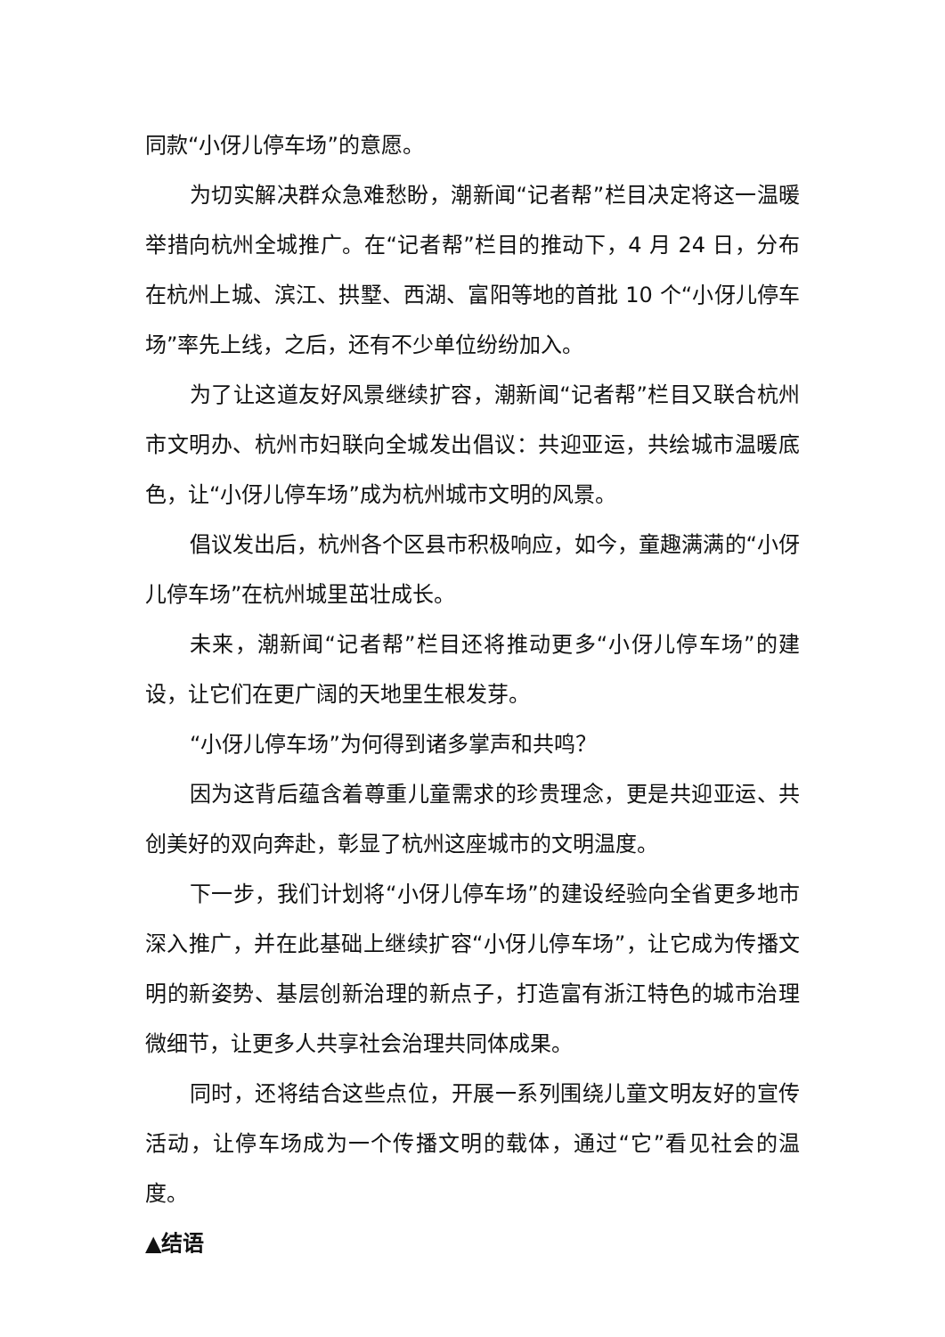同款“小伢儿停车场”的意愿。
为切实解决群众急难愁盼，潮新闻“记者帮”栏目决定将这一温暖举措向杭州全城推广。在“记者帮”栏目的推动下，4 月 24 日，分布在杭州上城、滨江、拱墅、西湖、富阳等地的首批 10 个“小伢儿停车场”率先上线，之后，还有不少单位纷纷加入。
为了让这道友好风景继续扩容，潮新闻“记者帮”栏目又联合杭州市文明办、杭州市妇联向全城发出倡议：共迎亚运，共绘城市温暖底色，让“小伢儿停车场”成为杭州城市文明的风景。
倡议发出后，杭州各个区县市积极响应，如今，童趣满满的“小伢儿停车场”在杭州城里茁壮成长。
未来，潮新闻“记者帮”栏目还将推动更多“小伢儿停车场”的建设，让它们在更广阔的天地里生根发芽。
“小伢儿停车场”为何得到诸多掌声和共鸣？
因为这背后蕴含着尊重儿童需求的珍贵理念，更是共迎亚运、共创美好的双向奔赴，彰显了杭州这座城市的文明温度。
下一步，我们计划将“小伢儿停车场”的建设经验向全省更多地市深入推广，并在此基础上继续扩容“小伢儿停车场”，让它成为传播文明的新姿势、基层创新治理的新点子，打造富有浙江特色的城市治理微细节，让更多人共享社会治理共同体成果。
同时，还将结合这些点位，开展一系列围绕儿童文明友好的宣传活动，让停车场成为一个传播文明的载体，通过“它”看见社会的温度。
▲结语